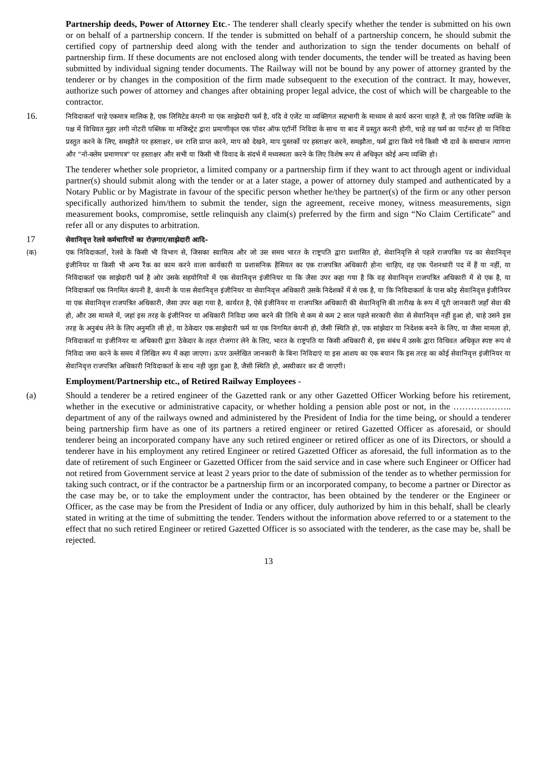Partnership deeds, Power of Attorney Etc.- The tenderer shall clearly specify whether the tender is submitted on his own or on behalf of a partnership concern. If the tender is submitted on behalf of a partnership concern, he should submit the certified copy of partnership deed along with the tender and authorization to sign the tender documents on behalf of partnership firm. If these documents are not enclosed along with tender documents, the tender will be treated as having been submitted by individual signing tender documents. The Railway will not be bound by any power of attorney granted by the tenderer or by changes in the composition of the firm made subsequent to the execution of the contract. It may, however, authorize such power of attorney and changes after obtaining proper legal advice, the cost of which will be chargeable to the contractor.
16.
निविदाकर्ता चाहे एकमात्र मालिक है, एक लिमिटेड कंपनी या एक साझेदारी फर्म है, यदि वे एजेंट या व्यक्तिगत सहभागी के माध्यम से कार्य करना चाहते हैं, तो एक विशिष्ट व्यक्ति के पक्ष में विधिवत मुहर लगी नोटरी पब्लिक या मजिस्ट्रेट द्वारा प्रमाणीकृत एक पॉवर ऑफ एटॉर्नी निविदा के साथ या बाद में प्रस्तुत करनी होगी, चाहे वह फर्म का पार्टनर हो या निविदा प्रस्तुत करने के लिए, समझौते पर हस्ताक्षर, धन राशि प्राप्त करने, माप को देखने, माप पुस्तकों पर हस्ताक्षर करने, समझौता, फर्म द्वारा किये गये किसी भी दावे के समाधान त्यागना और "नो-क्लेम प्रमाणपत्र" पर हस्ताक्षर और सभी या किसी भी विवाद के संदर्भ में मध्यस्थता करने के लिए विशेष रूप से अधिकृत कोई अन्य व्यक्ति हो।
The tenderer whether sole proprietor, a limited company or a partnership firm if they want to act through agent or individual partner(s) should submit along with the tender or at a later stage, a power of attorney duly stamped and authenticated by a Notary Public or by Magistrate in favour of the specific person whether he/they be partner(s) of the firm or any other person specifically authorized him/them to submit the tender, sign the agreement, receive money, witness measurements, sign measurement books, compromise, settle relinquish any claim(s) preferred by the firm and sign “No Claim Certificate” and refer all or any disputes to arbitration.
17
सेवानिवृत्त रेलवे कर्मचारियों का रोज़गार/साझेदारी आदि-
(क) एक निविदाकर्ता, रेलवे के किसी भी विभाग से, जिसका स्वामित्व और जो उस समय भारत के राष्ट्रपति द्वारा प्रशासित हो, सेवानिवृत्ति से पहले राजपत्रित पद का सेवानिवृत्त इंजीनियर या किसी भी अन्य रैंक का काम करने वाला कार्यकारी या प्रशासनिक हैसियत का एक राजपत्रित अधिकारी होना चाहिए, वह एक पेंशनधारी पद में हैं या नहीं, या निविदाकर्ता एक साझेदारी फर्म है ओर उसके सहयोगियों में एक सेवानिवृत्त इंजीनियर या कि जैसा उपर कहा गया है कि वह सेवानिवृत्त राजपत्रित अधिकारी में से एक है, या निविदाकर्ता एक निगमित कंपनी है, कंपनी के पास सेवानिवृत्त इंजीनियर या सेवानिवृत्त अधिकारी उसके निदेशकों में से एक है, या कि निविदाकर्ता के पास कोइ सेवानिवृत्त इंजीनियर या एक सेवानिवृत्त राजपत्रित अधिकारी, जैसा उपर कहा गया है, कार्यरत है, ऐसे इंजीनियर या राजपत्रित अधिकारी की सेवानिवृत्ति की तारीख के रूप में पूरी जानकारी जहाँ सेवा की हो, और उस मामले में, जहां इस तरह के इंजीनियर या अधिकारी निविदा जमा करने की तिथि से कम से कम 2 साल पहले सरकारी सेवा से सेवानिवृत्त नहीं हुआ हो, चाहे उसने इस तरह के अनुबंध लेने के लिए अनुमति ली हो, या ठेकेदार एक साझेदारी फर्म या एक निगमित कंपनी हो, जैसी स्थिति हो, एक सांझेदार या निदेशक बनने के लिए, या जैसा मामला हो, निविदाकर्ता या इंजीनियर या अधिकारी द्वारा ठेकेदार के तहत रोजगार लेने के लिए, भारत के राष्ट्रपति या किसी अधिकारी से, इस संबंध में उसके द्वारा विधिवत अधिकृत स्पष्ट रूप से निविदा जमा करने के समय में लिखित रूप में कहा जाएगा। ऊपर उल्लेखित जानकारी के बिना निविदाएं या इस आशय का एक बयान कि इस तरह का कोई सेवानिवृत्त इंजीनियर या सेवानिवृत्त राजपत्रित अधिकारी निविदाकर्ता के साथ नही जुड़ा हुआ है, जैसी स्थिति हो, अस्वीकार कर दी जाएगी।
Employment/Partnership etc., of Retired Railway Employees -
(a) Should a tenderer be a retired engineer of the Gazetted rank or any other Gazetted Officer Working before his retirement, whether in the executive or administrative capacity, or whether holding a pension able post or not, in the ……………….. department of any of the railways owned and administered by the President of India for the time being, or should a tenderer being partnership firm have as one of its partners a retired engineer or retired Gazetted Officer as aforesaid, or should tenderer being an incorporated company have any such retired engineer or retired officer as one of its Directors, or should a tenderer have in his employment any retired Engineer or retired Gazetted Officer as aforesaid, the full information as to the date of retirement of such Engineer or Gazetted Officer from the said service and in case where such Engineer or Officer had not retired from Government service at least 2 years prior to the date of submission of the tender as to whether permission for taking such contract, or if the contractor be a partnership firm or an incorporated company, to become a partner or Director as the case may be, or to take the employment under the contractor, has been obtained by the tenderer or the Engineer or Officer, as the case may be from the President of India or any officer, duly authorized by him in this behalf, shall be clearly stated in writing at the time of submitting the tender. Tenders without the information above referred to or a statement to the effect that no such retired Engineer or retired Gazetted Officer is so associated with the tenderer, as the case may be, shall be rejected.
13